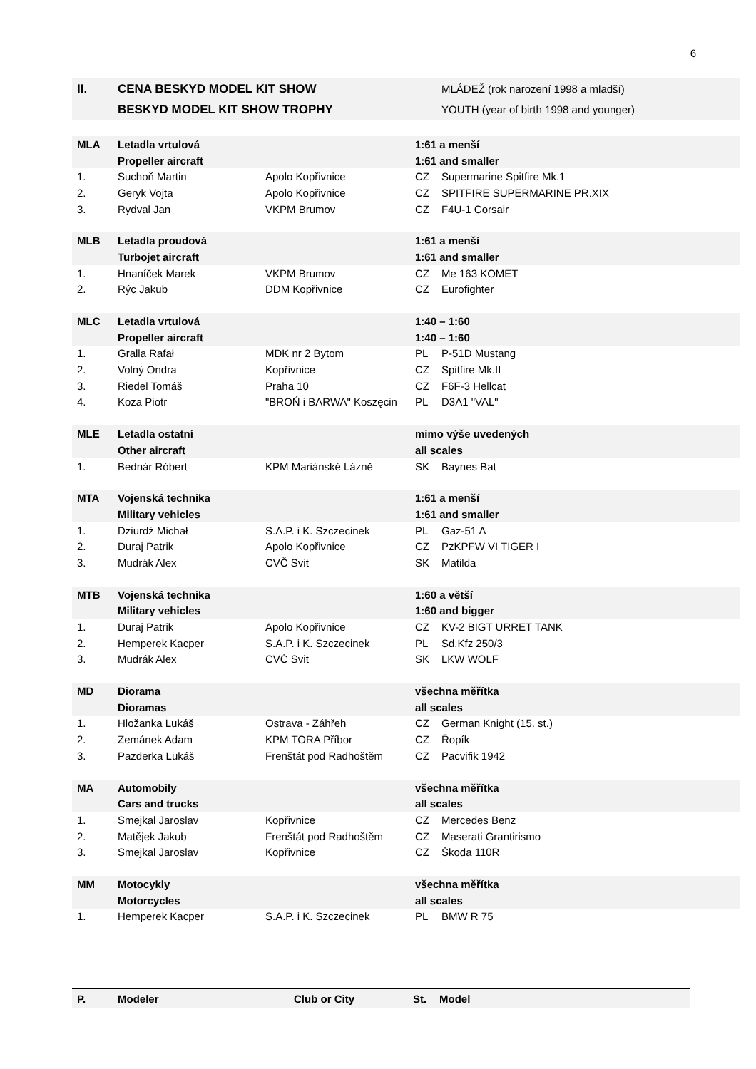6
| II. | CENA BESKYD MODEL KIT SHOW | | | MLÁDEŽ (rok narození 1998 a mladší) |
| | BESKYD MODEL KIT SHOW TROPHY | | | YOUTH (year of birth 1998 and younger) |
| MLA | Letadla vrtulová | | 1:61 a menší | |
| | Propeller aircraft | | 1:61 and smaller | |
| 1. | Suchoň Martin | Apolo Kopřivnice | CZ | Supermarine Spitfire Mk.1 |
| 2. | Geryk Vojta | Apolo Kopřivnice | CZ | SPITFIRE SUPERMARINE PR.XIX |
| 3. | Rydval Jan | VKPM Brumov | CZ | F4U-1 Corsair |
| MLB | Letadla proudová | | 1:61 a menší | |
| | Turbojet aircraft | | 1:61 and smaller | |
| 1. | Hnaníček Marek | VKPM Brumov | CZ | Me 163 KOMET |
| 2. | Rýc Jakub | DDM Kopřivnice | CZ | Eurofighter |
| MLC | Letadla vrtulová | | 1:40 – 1:60 | |
| | Propeller aircraft | | 1:40 – 1:60 | |
| 1. | Gralla Rafał | MDK nr 2 Bytom | PL | P-51D Mustang |
| 2. | Volný Ondra | Kopřivnice | CZ | Spitfire Mk.II |
| 3. | Riedel Tomáš | Praha 10 | CZ | F6F-3 Hellcat |
| 4. | Koza Piotr | "BROŃ i BARWA" Koszęcin | PL | D3A1 "VAL" |
| MLE | Letadla ostatní | | mimo výše uvedených | |
| | Other aircraft | | all scales | |
| 1. | Bednár Róbert | KPM Mariánské Lázně | SK | Baynes Bat |
| MTA | Vojenská technika | | 1:61 a menší | |
| | Military vehicles | | 1:61 and smaller | |
| 1. | Dziurdż Michał | S.A.P. i K. Szczecinek | PL | Gaz-51 A |
| 2. | Duraj Patrik | Apolo Kopřivnice | CZ | PzKPFW VI TIGER I |
| 3. | Mudrák Alex | CVČ Svit | SK | Matilda |
| MTB | Vojenská technika | | 1:60 a větší | |
| | Military vehicles | | 1:60 and bigger | |
| 1. | Duraj Patrik | Apolo Kopřivnice | CZ | KV-2 BIGT URRET TANK |
| 2. | Hemperek Kacper | S.A.P. i K. Szczecinek | PL | Sd.Kfz 250/3 |
| 3. | Mudrák Alex | CVČ Svit | SK | LKW WOLF |
| MD | Diorama | | všechna měřítka | |
| | Dioramas | | all scales | |
| 1. | Hložanka Lukáš | Ostrava - Záhřeh | CZ | German Knight (15. st.) |
| 2. | Zemánek Adam | KPM TORA Příbor | CZ | Řopík |
| 3. | Pazderka Lukáš | Frenštát pod Radhoštěm | CZ | Pacvifik 1942 |
| MA | Automobily | | všechna měřítka | |
| | Cars and trucks | | all scales | |
| 1. | Smejkal Jaroslav | Kopřivnice | CZ | Mercedes Benz |
| 2. | Matějek Jakub | Frenštát pod Radhoštěm | CZ | Maserati Grantirismo |
| 3. | Smejkal Jaroslav | Kopřivnice | CZ | Škoda 110R |
| MM | Motocykly | | všechna měřítka | |
| | Motorcycles | | all scales | |
| 1. | Hemperek Kacper | S.A.P. i K. Szczecinek | PL | BMW R 75 |
| P. | Modeler | Club or City | St. | Model |